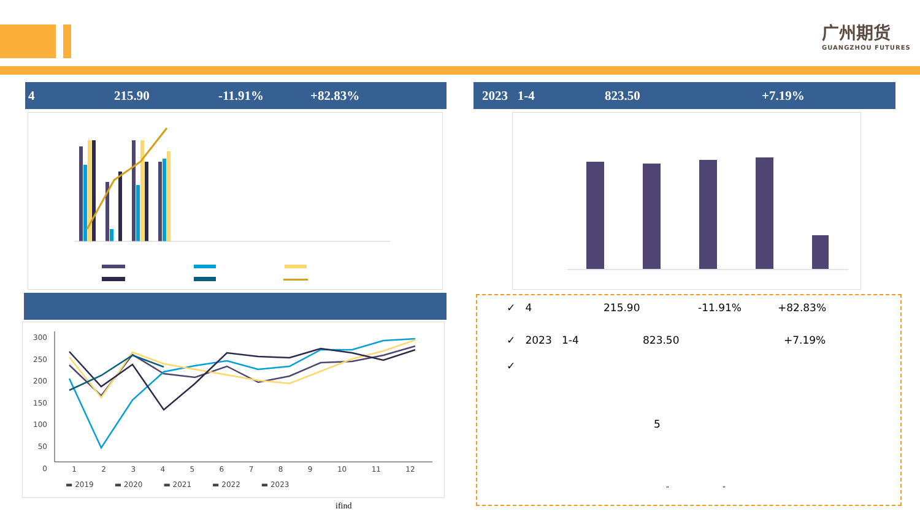广州期货
GUANGZHOU FUTURES
4 215.90 -11.91% +82.83% 2023 1-4 823.50 +7.19%
300
250
200
150
100
50
0
123456789 10 11 12
▬ 2019 ▬ 2020 ▬ 2021 ▬ 2022 ▬ 2023
ifind
✓ 4 215.90 -11.91% +82.83%
✓ 2023 1-4 823.50 +7.19%
✓
5
“ ”